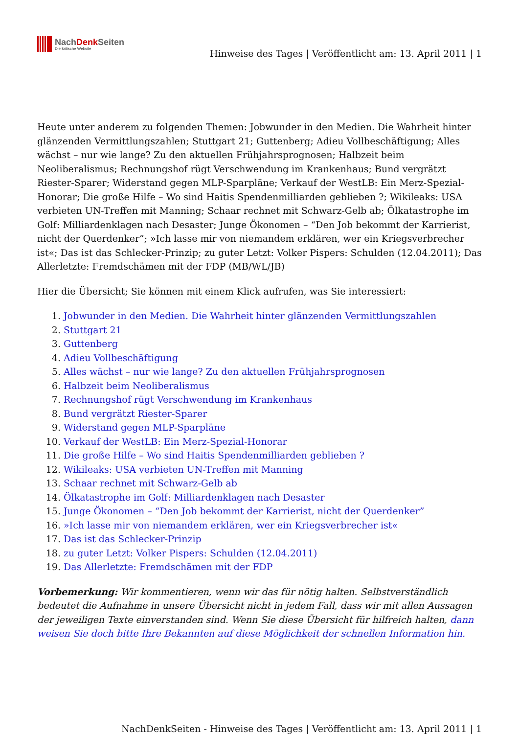NachDenk Seiten
Die kritische Website
Hinweise des Tages | Veröffentlicht am: 13. April 2011 | 1
Heute unter anderem zu folgenden Themen: Jobwunder in den Medien. Die Wahrheit hinter glänzenden Vermittlungszahlen; Stuttgart 21; Guttenberg; Adieu Vollbeschäftigung; Alles wächst – nur wie lange? Zu den aktuellen Frühjahrsprognosen; Halbzeit beim Neoliberalismus; Rechnungshof rügt Verschwendung im Krankenhaus; Bund vergrätzt Riester-Sparer; Widerstand gegen MLP-Sparpläne; Verkauf der WestLB: Ein Merz-Spezial-Honorar; Die große Hilfe – Wo sind Haitis Spendenmilliarden geblieben ?; Wikileaks: USA verbieten UN-Treffen mit Manning; Schaar rechnet mit Schwarz-Gelb ab; Ölkatastrophe im Golf: Milliardenklagen nach Desaster; Junge Ökonomen – “Den Job bekommt der Karrierist, nicht der Querdenker”; »Ich lasse mir von niemandem erklären, wer ein Kriegsverbrecher ist«; Das ist das Schlecker-Prinzip; zu guter Letzt: Volker Pispers: Schulden (12.04.2011); Das Allerletzte: Fremdschämen mit der FDP (MB/WL/JB)
Hier die Übersicht; Sie können mit einem Klick aufrufen, was Sie interessiert:
1. Jobwunder in den Medien. Die Wahrheit hinter glänzenden Vermittlungszahlen
2. Stuttgart 21
3. Guttenberg
4. Adieu Vollbeschäftigung
5. Alles wächst – nur wie lange? Zu den aktuellen Frühjahrsprognosen
6. Halbzeit beim Neoliberalismus
7. Rechnungshof rügt Verschwendung im Krankenhaus
8. Bund vergrätzt Riester-Sparer
9. Widerstand gegen MLP-Sparpläne
10. Verkauf der WestLB: Ein Merz-Spezial-Honorar
11. Die große Hilfe – Wo sind Haitis Spendenmilliarden geblieben ?
12. Wikileaks: USA verbieten UN-Treffen mit Manning
13. Schaar rechnet mit Schwarz-Gelb ab
14. Ölkatastrophe im Golf: Milliardenklagen nach Desaster
15. Junge Ökonomen – “Den Job bekommt der Karrierist, nicht der Querdenker”
16. »Ich lasse mir von niemandem erklären, wer ein Kriegsverbrecher ist«
17. Das ist das Schlecker-Prinzip
18. zu guter Letzt: Volker Pispers: Schulden (12.04.2011)
19. Das Allerletzte: Fremdschämen mit der FDP
Vorbemerkung: Wir kommentieren, wenn wir das für nötig halten. Selbstverständlich bedeutet die Aufnahme in unsere Übersicht nicht in jedem Fall, dass wir mit allen Aussagen der jeweiligen Texte einverstanden sind. Wenn Sie diese Übersicht für hilfreich halten, dann weisen Sie doch bitte Ihre Bekannten auf diese Möglichkeit der schnellen Information hin.
NachDenkSeiten - Hinweise des Tages | Veröffentlicht am: 13. April 2011 | 1